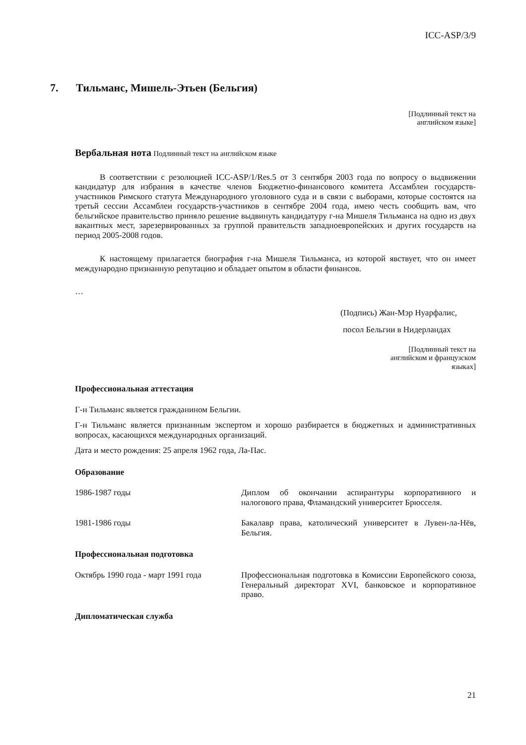ICC-ASP/3/9
7. Тильманс, Мишель-Этьен (Бельгия)
[Подлинный текст на
английском языке]
Вербальная нота Подлинный текст на английском языке
В соответствии с резолюцией ICC-ASP/1/Res.5 от 3 сентября 2003 года по вопросу о выдвижении кандидатур для избрания в качестве членов Бюджетно-финансового комитета Ассамблеи государств-участников Римского статута Международного уголовного суда и в связи с выборами, которые состоятся на третьй сессии Ассамблеи государств-участников в сентябре 2004 года, имею честь сообщить вам, что бельгийское правительство приняло решение выдвинуть кандидатуру г-на Мишеля Тильманса на одно из двух вакантных мест, зарезервированных за группой правительств западноевропейских и других государств на период 2005-2008 годов.
К настоящему прилагается биография г-на Мишеля Тильманса, из которой явствует, что он имеет международно признанную репутацию и обладает опытом в области финансов.
…
(Подпись) Жан-Мэр Нуарфалис,
посол Бельгии в Нидерландах
[Подлинный текст на
английском и французском
языках]
Профессиональная аттестация
Г-н Тильманс является гражданином Бельгии.
Г-н Тильманс является признанным экспертом и хорошо разбирается в бюджетных и административных вопросах, касающихся международных организаций.
Дата и место рождения: 25 апреля 1962 года, Ла-Пас.
Образование
1986-1987 годы Диплом об окончании аспирантуры корпоративного и налогового права, Фламандский университет Брюсселя.
1981-1986 годы Бакалавр права, католический университет в Лувен-ла-Нёв, Бельгия.
Профессиональная подготовка
Октябрь 1990 года - март 1991 года
Профессиональная подготовка в Комиссии Европейского союза, Генеральный директорат XVI, банковское и корпоративное право.
Дипломатическая служба
21